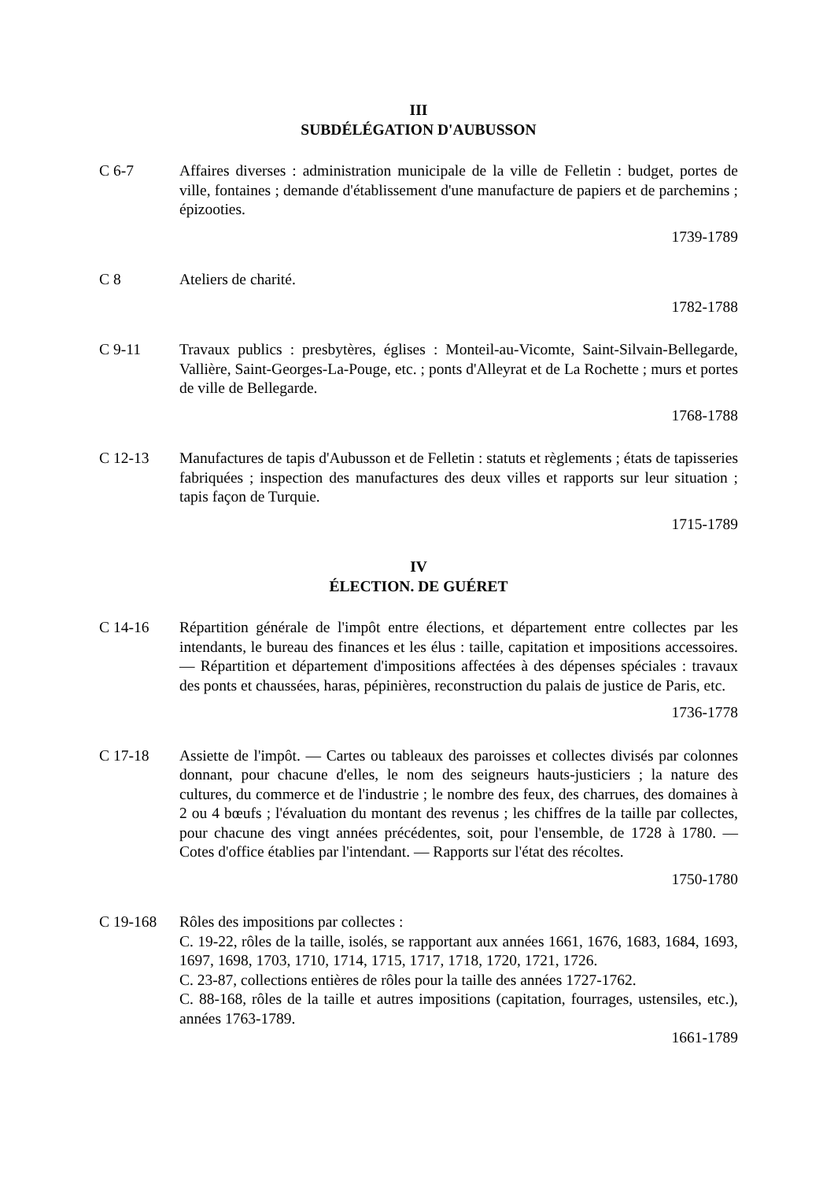III
SUBDÉLÉGATION D'AUBUSSON
C 6-7 Affaires diverses : administration municipale de la ville de Felletin : budget, portes de ville, fontaines ; demande d'établissement d'une manufacture de papiers et de parchemins ; épizooties.
1739-1789
C 8 Ateliers de charité.
1782-1788
C 9-11 Travaux publics : presbytères, églises : Monteil-au-Vicomte, Saint-Silvain-Bellegarde, Vallière, Saint-Georges-La-Pouge, etc. ; ponts d'Alleyrat et de La Rochette ; murs et portes de ville de Bellegarde.
1768-1788
C 12-13 Manufactures de tapis d'Aubusson et de Felletin : statuts et règlements ; états de tapisseries fabriquées ; inspection des manufactures des deux villes et rapports sur leur situation ; tapis façon de Turquie.
1715-1789
IV
ÉLECTION. DE GUÉRET
C 14-16 Répartition générale de l'impôt entre élections, et département entre collectes par les intendants, le bureau des finances et les élus : taille, capitation et impositions accessoires. — Répartition et département d'impositions affectées à des dépenses spéciales : travaux des ponts et chaussées, haras, pépinières, reconstruction du palais de justice de Paris, etc.
1736-1778
C 17-18 Assiette de l'impôt. — Cartes ou tableaux des paroisses et collectes divisés par colonnes donnant, pour chacune d'elles, le nom des seigneurs hauts-justiciers ; la nature des cultures, du commerce et de l'industrie ; le nombre des feux, des charrues, des domaines à 2 ou 4 bœufs ; l'évaluation du montant des revenus ; les chiffres de la taille par collectes, pour chacune des vingt années précédentes, soit, pour l'ensemble, de 1728 à 1780. — Cotes d'office établies par l'intendant. — Rapports sur l'état des récoltes.
1750-1780
C 19-168 Rôles des impositions par collectes :
C. 19-22, rôles de la taille, isolés, se rapportant aux années 1661, 1676, 1683, 1684, 1693, 1697, 1698, 1703, 1710, 1714, 1715, 1717, 1718, 1720, 1721, 1726.
C. 23-87, collections entières de rôles pour la taille des années 1727-1762.
C. 88-168, rôles de la taille et autres impositions (capitation, fourrages, ustensiles, etc.), années 1763-1789.
1661-1789